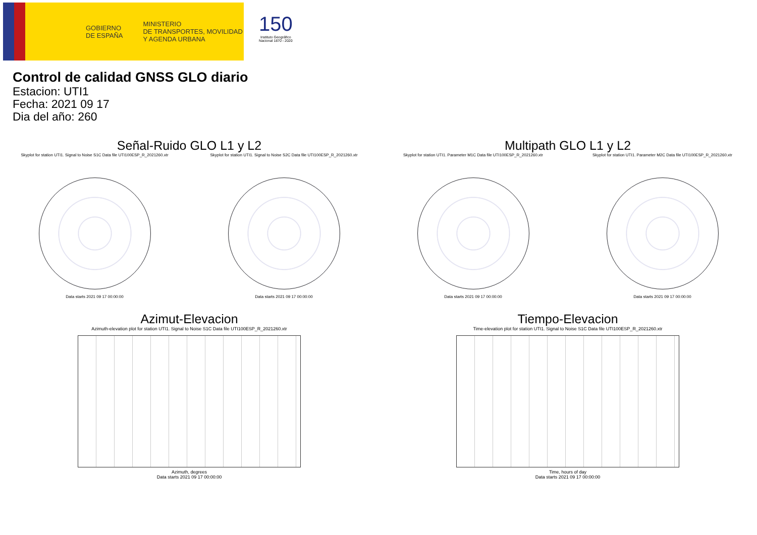GOBIERNO
DE ESPAÑA
MINISTERIO
DE TRANSPORTES, MOVILIDAD
Y AGENDA URBANA
150
Instituto Geográfico
Nacional 1870 - 2020
Control de calidad GNSS GLO diario
Estacion: UTI1
Fecha: 2021 09 17
Dia del año: 260
Señal-Ruido GLO L1 y L2
Skyplot for station UTI1. Signal to Noise S1C Data file UTI100ESP_R_2021260.xtr
Data starts 2021 09 17 00:00:00
Skyplot for station UTI1. Signal to Noise S2C Data file UTI100ESP_R_2021260.xtr
Data starts 2021 09 17 00:00:00
Multipath GLO L1 y L2
Skyplot for station UTI1. Parameter M1C Data file UTI100ESP_R_2021260.xtr
Data starts 2021 09 17 00:00:00
Skyplot for station UTI1. Parameter M2C Data file UTI100ESP_R_2021260.xtr
Data starts 2021 09 17 00:00:00
Azimut-Elevacion
Azimuth-elevation plot for station UTI1. Signal to Noise S1C Data file UTI100ESP_R_2021260.xtr
Azimuth, degrees
Data starts 2021 09 17 00:00:00
Tiempo-Elevacion
Time-elevation plot for station UTI1. Signal to Noise S1C Data file UTI100ESP_R_2021260.xtr
Time, hours of day
Data starts 2021 09 17 00:00:00